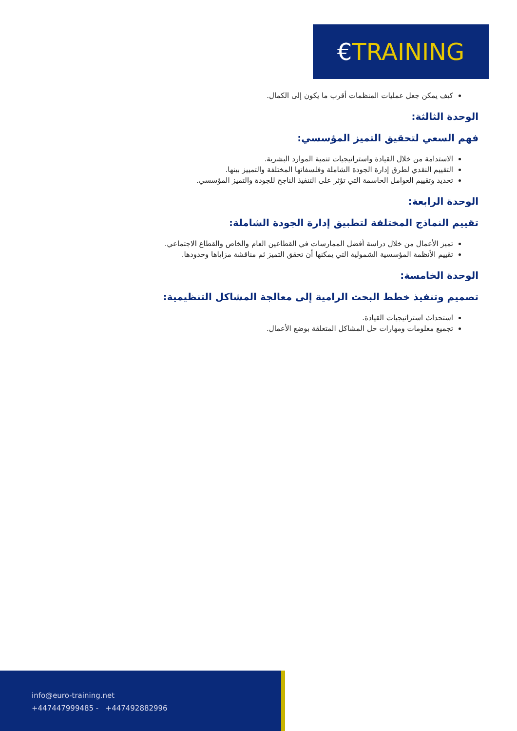€TRAINING
كيف يمكن جعل عمليات المنظمات أقرب ما يكون إلى الكمال.
الوحدة الثالثة:
فهم السعي لتحقيق التميز المؤسسي:
الاستدامة من خلال القيادة واستراتيجيات تنمية الموارد البشرية.
التقييم النقدي لطرق إدارة الجودة الشاملة وفلسفاتها المختلفة والتمييز بينها.
تحديد وتقييم العوامل الحاسمة التي تؤثر على التنفيذ الناجح للجودة والتميز المؤسسي.
الوحدة الرابعة:
تقييم النماذج المختلفة لتطبيق إدارة الجودة الشاملة:
تميز الأعمال من خلال دراسة أفضل الممارسات في القطاعين العام والخاص والقطاع الاجتماعي.
تقييم الأنظمة المؤسسية الشمولية التي يمكنها أن تحقق التميز ثم مناقشة مزاياها وحدودها.
الوحدة الخامسة:
تصميم وتنفيذ خطط البحث الرامية إلى معالجة المشاكل التنظيمية:
استحداث استراتيجيات القيادة.
تجميع معلومات ومهارات حل المشاكل المتعلقة بوضع الأعمال.
info@euro-training.net
+447447999485 - +447492882996